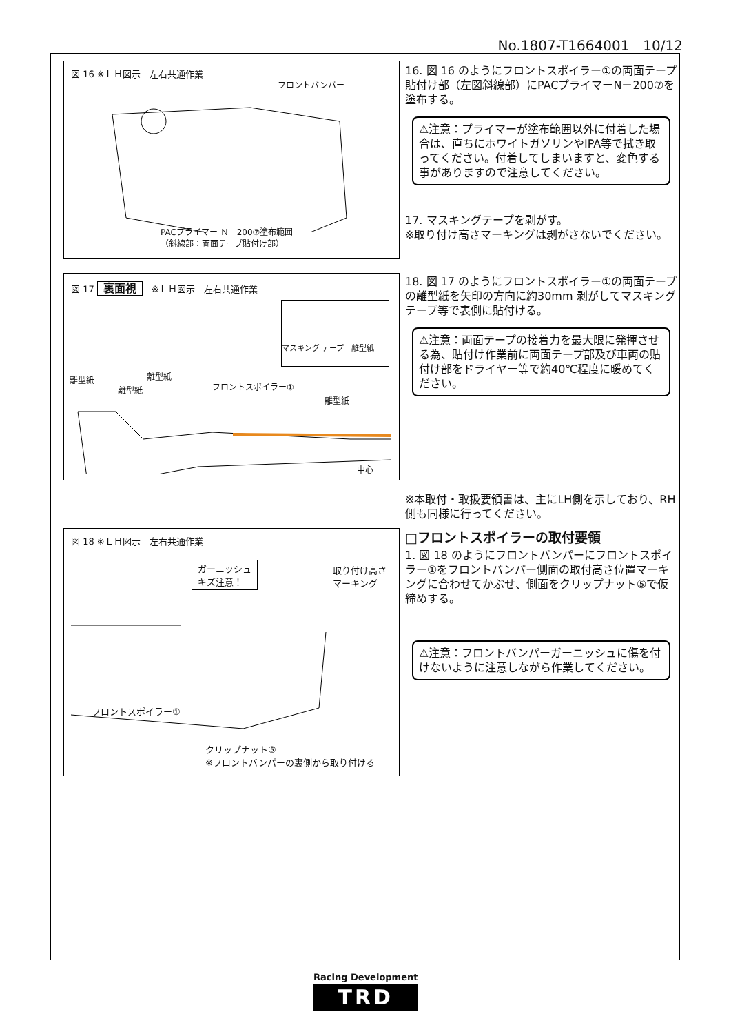No.1807-T1664001　10/12
図 16 ※ＬＨ図示　左右共通作業
フロントバンパー
PACプライマー Ｎ－200⑦塗布範囲
（斜線部：両面テープ貼付け部）
16. 図 16 のようにフロントスポイラー①の両面テープ貼付け部（左図斜線部）にPACプライマーN－200⑦を塗布する。
⚠注意：プライマーが塗布範囲以外に付着した場合は、直ちにホワイトガソリンやIPA等で拭き取ってください。付着してしまいますと、変色する事がありますので注意してください。
17. マスキングテープを剥がす。
※取り付け高さマーキングは剥がさないでください。
図 17 裏面視　※ＬＨ図示　左右共通作業
マスキング テープ　離型紙
離型紙 離型紙
離型紙 フロントスポイラー①
離型紙
中心
18. 図 17 のようにフロントスポイラー①の両面テープの離型紙を矢印の方向に約30mm 剥がしてマスキングテープ等で表側に貼付ける。
⚠注意：両面テープの接着力を最大限に発揮させる為、貼付け作業前に両面テープ部及び車両の貼付け部をドライヤー等で約40℃程度に暖めてください。
※本取付・取扱要領書は、主にLH側を示しており、RH側も同様に行ってください。
□フロントスポイラーの取付要領
1. 図 18 のようにフロントバンパーにフロントスポイラー①をフロントバンパー側面の取付高さ位置マーキングに合わせてかぶせ、側面をクリップナット⑤で仮締めする。
⚠注意：フロントバンパーガーニッシュに傷を付けないように注意しながら作業してください。
図 18 ※ＬＨ図示　左右共通作業
ガーニッシュ
キズ注意！
取り付け高さ
マーキング
フロントスポイラー①
クリップナット⑤
※フロントバンパーの裏側から取り付ける
Racing Development
TRD